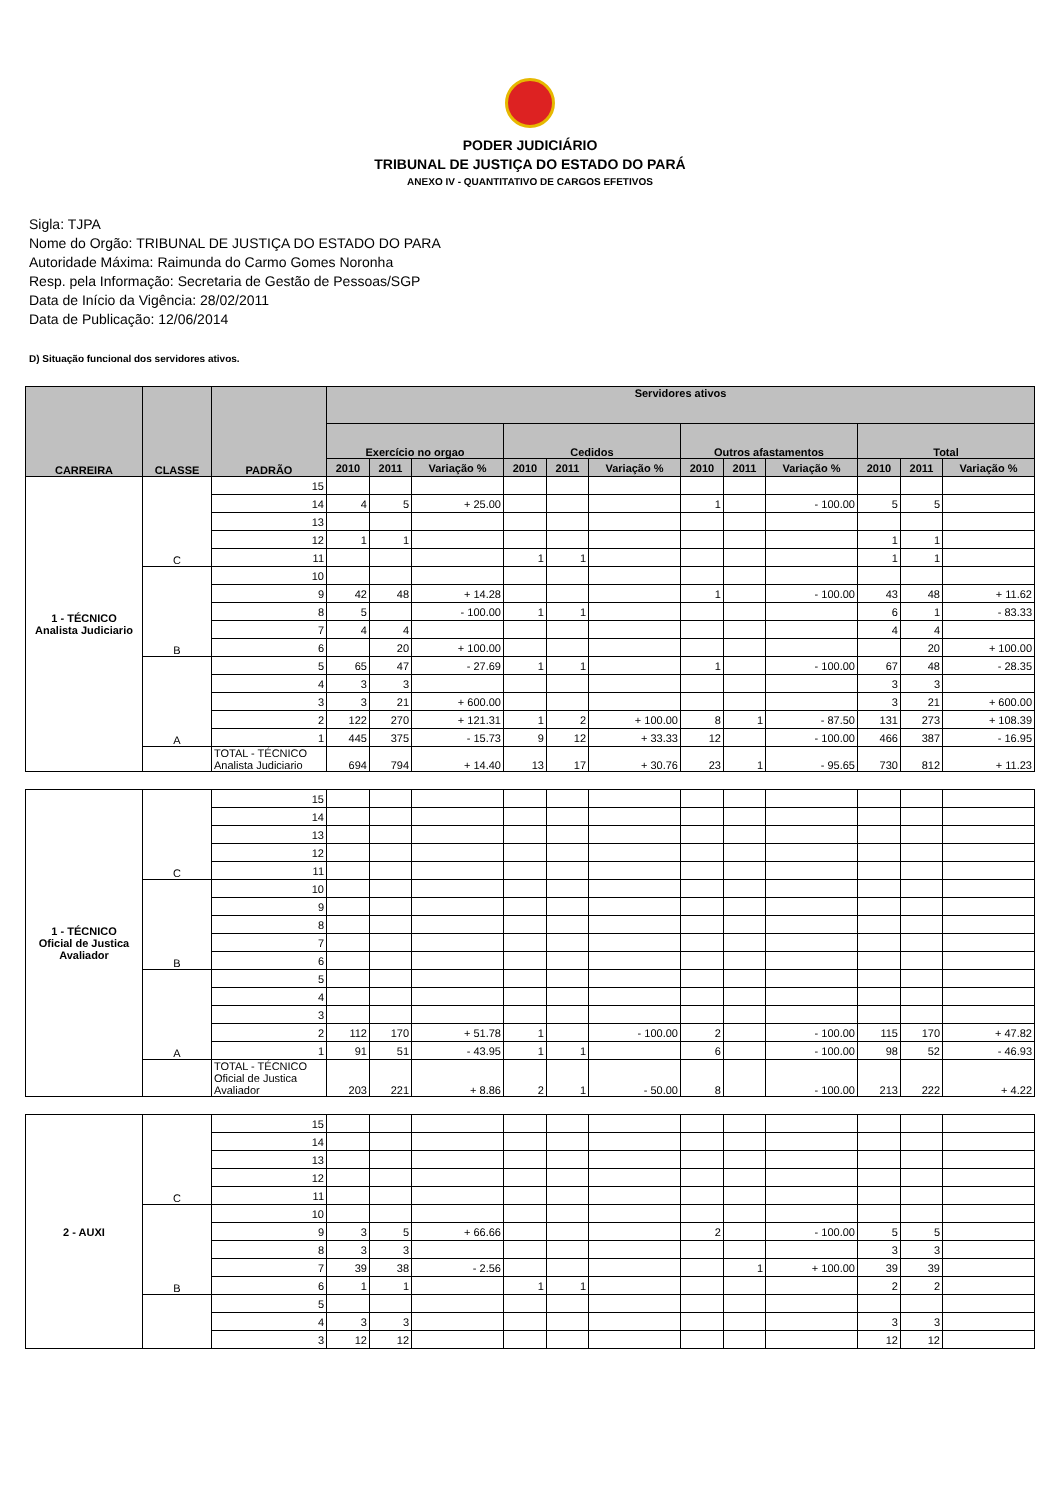PODER JUDICIÁRIO
TRIBUNAL DE JUSTIÇA DO ESTADO DO PARÁ
ANEXO IV - QUANTITATIVO DE CARGOS EFETIVOS
Sigla: TJPA
Nome do Orgão: TRIBUNAL DE JUSTIÇA DO ESTADO DO PARA
Autoridade Máxima: Raimunda do Carmo Gomes Noronha
Resp. pela Informação: Secretaria de Gestão de Pessoas/SGP
Data de Início da Vigência: 28/02/2011
Data de Publicação: 12/06/2014
D) Situação funcional dos servidores ativos.
| CARREIRA | CLASSE | PADRÃO | Servidores ativos | | | | | | | | | | | |
| --- | --- | --- | --- | --- | --- | --- | --- | --- | --- | --- | --- | --- | --- | --- |
| | | | Exercício no orgao | | | Cedidos | | | Outros afastamentos | | | Total | | |
| | | | 2010 | 2011 | Variação % | 2010 | 2011 | Variação % | 2010 | 2011 | Variação % | 2010 | 2011 | Variação % |
| 1 - TÉCNICO Analista Judiciario | C | 15 | | | | | | | | | | | | |
| | | 14 | 4 | 5 | + 25.00 | | | | 1 | | - 100.00 | 5 | 5 | |
| | | 13 | | | | | | | | | | | | |
| | | 12 | 1 | 1 | | | | | | | | 1 | 1 | |
| | | 11 | | | | 1 | 1 | | | | | 1 | 1 | |
| | B | 10 | | | | | | | | | | | | |
| | | 9 | 42 | 48 | + 14.28 | | | | 1 | | - 100.00 | 43 | 48 | + 11.62 |
| | | 8 | 5 | | - 100.00 | 1 | 1 | | | | | 6 | 1 | - 83.33 |
| | | 7 | 4 | 4 | | | | | | | | 4 | 4 | |
| | | 6 | | 20 | + 100.00 | | | | | | | | 20 | + 100.00 |
| | A | 5 | 65 | 47 | - 27.69 | 1 | 1 | | 1 | | - 100.00 | 67 | 48 | - 28.35 |
| | | 4 | 3 | 3 | | | | | | | | 3 | 3 | |
| | | 3 | 3 | 21 | + 600.00 | | | | | | | 3 | 21 | + 600.00 |
| | | 2 | 122 | 270 | + 121.31 | 1 | 2 | + 100.00 | 8 | 1 | - 87.50 | 131 | 273 | + 108.39 |
| | | 1 | 445 | 375 | - 15.73 | 9 | 12 | + 33.33 | 12 | | - 100.00 | 466 | 387 | - 16.95 |
| | | TOTAL - TÉCNICO Analista Judiciario | 694 | 794 | + 14.40 | 13 | 17 | + 30.76 | 23 | 1 | - 95.65 | 730 | 812 | + 11.23 |
| 1 - TÉCNICO Oficial de Justica Avaliador | C | 15 | | | | | | | | | | | | |
| | | 14 | | | | | | | | | | | | |
| | | 13 | | | | | | | | | | | | |
| | | 12 | | | | | | | | | | | | |
| | | 11 | | | | | | | | | | | | |
| | B | 10 | | | | | | | | | | | | |
| | | 9 | | | | | | | | | | | | |
| | | 8 | | | | | | | | | | | | |
| | | 7 | | | | | | | | | | | | |
| | | 6 | | | | | | | | | | | | |
| | A | 5 | | | | | | | | | | | | |
| | | 4 | | | | | | | | | | | | |
| | | 3 | | | | | | | | | | | | |
| | | 2 | 112 | 170 | + 51.78 | 1 | | - 100.00 | 2 | | - 100.00 | 115 | 170 | + 47.82 |
| | | 1 | 91 | 51 | - 43.95 | 1 | 1 | | 6 | | - 100.00 | 98 | 52 | - 46.93 |
| | | TOTAL - TÉCNICO Oficial de Justica Avaliador | 203 | 221 | + 8.86 | 2 | 1 | - 50.00 | 8 | | - 100.00 | 213 | 222 | + 4.22 |
| 2 - AUXI | C | 15 | | | | | | | | | | | | |
| | | 14 | | | | | | | | | | | | |
| | | 13 | | | | | | | | | | | | |
| | | 12 | | | | | | | | | | | | |
| | | 11 | | | | | | | | | | | | |
| | B | 10 | | | | | | | | | | | | |
| | | 9 | 3 | 5 | + 66.66 | | | | 2 | | - 100.00 | 5 | 5 | |
| | | 8 | 3 | 3 | | | | | | | | 3 | 3 | |
| | | 7 | 39 | 38 | - 2.56 | | | | | 1 | + 100.00 | 39 | 39 | |
| | | 6 | 1 | 1 | | 1 | 1 | | | | | 2 | 2 | |
| | | 5 | | | | | | | | | | | | |
| | | 4 | 3 | 3 | | | | | | | | 3 | 3 | |
| | | 3 | 12 | 12 | | | | | | | | 12 | 12 | |